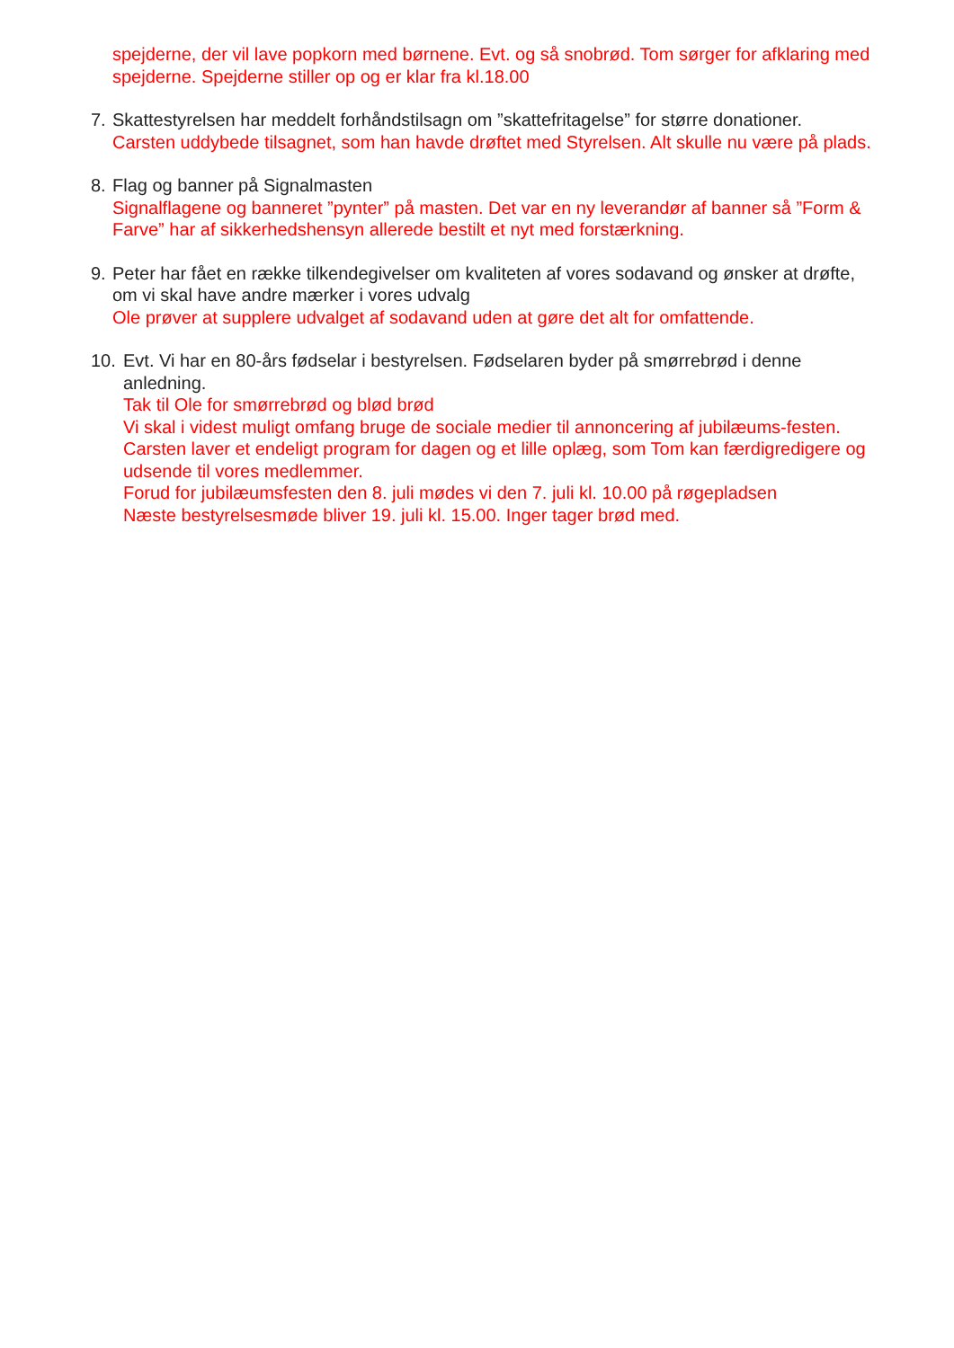spejderne, der vil lave popkorn med børnene. Evt. og så snobrød. Tom sørger for afklaring med spejderne. Spejderne stiller op og er klar fra kl.18.00
7. Skattestyrelsen har meddelt forhåndstilsagn om ”skattefritagelse” for større donationer.
Carsten uddybede tilsagnet, som han havde drøftet med Styrelsen. Alt skulle nu være på plads.
8. Flag og banner på Signalmasten
Signalflagene og banneret ”pynter” på masten. Det var en ny leverandør af banner så ”Form & Farve” har af sikkerhedshensyn allerede bestilt et nyt med forstærkning.
9. Peter har fået en række tilkendegivelser om kvaliteten af vores sodavand og ønsker at drøfte, om vi skal have andre mærker i vores udvalg
Ole prøver at supplere udvalget af sodavand uden at gøre det alt for omfattende.
10. Evt. Vi har en 80-års fødselar i bestyrelsen. Fødselaren byder på smørrebrød i denne anledning.
Tak til Ole for smørrebrød og blød brød
Vi skal i videst muligt omfang bruge de sociale medier til annoncering af jubilæums-festen. Carsten laver et endeligt program for dagen og et lille oplæg, som Tom kan færdigredigere og udsende til vores medlemmer.
Forud for jubilæumsfesten den 8. juli mødes vi den 7. juli kl. 10.00 på røgepladsen
Næste bestyrelsesmøde bliver 19. juli kl. 15.00. Inger tager brød med.